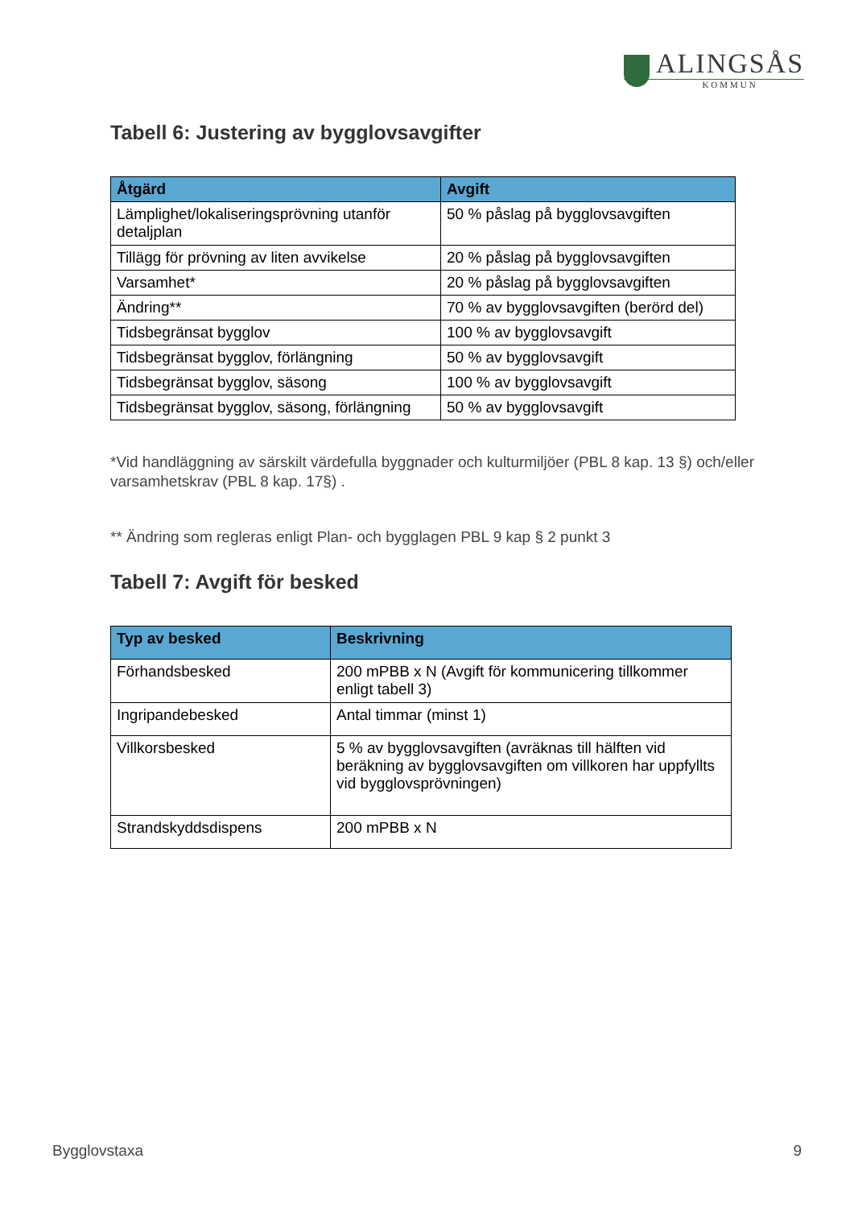ALINGSÅS
KOMMUN
Tabell 6: Justering av bygglovsavgifter
| Åtgärd | Avgift |
| --- | --- |
| Lämplighet/lokaliseringsprövning utanför detaljplan | 50 % påslag på bygglovsavgiften |
| Tillägg för prövning av liten avvikelse | 20 % påslag på bygglovsavgiften |
| Varsamhet* | 20 % påslag på bygglovsavgiften |
| Ändring** | 70 % av bygglovsavgiften (berörd del) |
| Tidsbegränsat bygglov | 100 % av bygglovsavgift |
| Tidsbegränsat bygglov, förlängning | 50 % av bygglovsavgift |
| Tidsbegränsat bygglov, säsong | 100 % av bygglovsavgift |
| Tidsbegränsat bygglov, säsong, förlängning | 50 % av bygglovsavgift |
*Vid handläggning av särskilt värdefulla byggnader och kulturmiljöer (PBL 8 kap. 13 §) och/eller varsamhetskrav (PBL 8 kap. 17§) .
** Ändring som regleras enligt Plan- och bygglagen PBL 9 kap § 2 punkt 3
Tabell 7: Avgift för besked
| Typ av besked | Beskrivning |
| --- | --- |
| Förhandsbesked | 200 mPBB x N (Avgift för kommunicering tillkommer enligt tabell 3) |
| Ingripandebesked | Antal timmar (minst 1) |
| Villkorsbesked | 5 % av bygglovsavgiften (avräknas till hälften vid beräkning av bygglovsavgiften om villkoren har uppfyllts vid bygglovsprövningen) |
| Strandskyddsdispens | 200 mPBB x N |
Bygglovstaxa 9